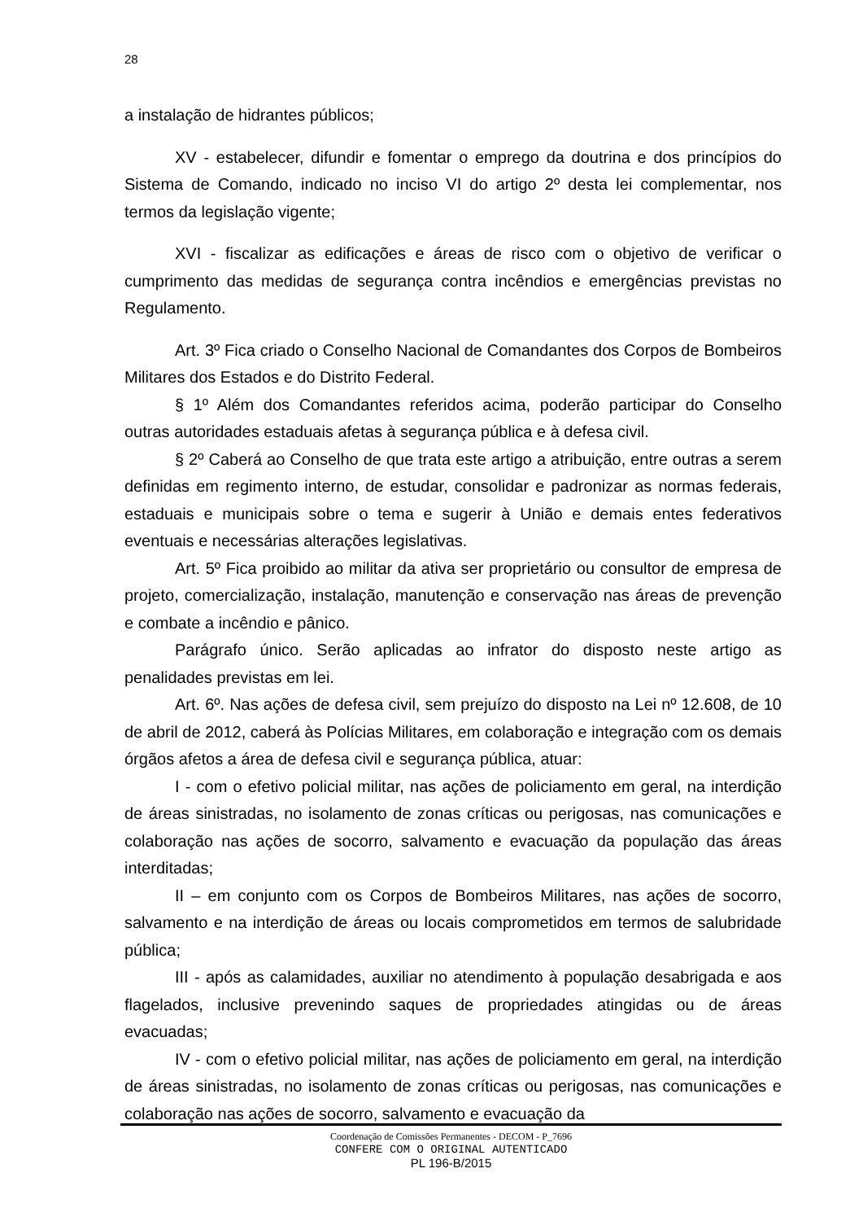28
a instalação de hidrantes públicos;
XV - estabelecer, difundir e fomentar o emprego da doutrina e dos princípios do Sistema de Comando, indicado no inciso VI do artigo 2º desta lei complementar, nos termos da legislação vigente;
XVI - fiscalizar as edificações e áreas de risco com o objetivo de verificar o cumprimento das medidas de segurança contra incêndios e emergências previstas no Regulamento.
Art. 3º Fica criado o Conselho Nacional de Comandantes dos Corpos de Bombeiros Militares dos Estados e do Distrito Federal.
§ 1º Além dos Comandantes referidos acima, poderão participar do Conselho outras autoridades estaduais afetas à segurança pública e à defesa civil.
§ 2º Caberá ao Conselho de que trata este artigo a atribuição, entre outras a serem definidas em regimento interno, de estudar, consolidar e padronizar as normas federais, estaduais e municipais sobre o tema e sugerir à União e demais entes federativos eventuais e necessárias alterações legislativas.
Art. 5º Fica proibido ao militar da ativa ser proprietário ou consultor de empresa de projeto, comercialização, instalação, manutenção e conservação nas áreas de prevenção e combate a incêndio e pânico.
Parágrafo único. Serão aplicadas ao infrator do disposto neste artigo as penalidades previstas em lei.
Art. 6º. Nas ações de defesa civil, sem prejuízo do disposto na Lei nº 12.608, de 10 de abril de 2012, caberá às Polícias Militares, em colaboração e integração com os demais órgãos afetos a área de defesa civil e segurança pública, atuar:
I - com o efetivo policial militar, nas ações de policiamento em geral, na interdição de áreas sinistradas, no isolamento de zonas críticas ou perigosas, nas comunicações e colaboração nas ações de socorro, salvamento e evacuação da população das áreas interditadas;
II – em conjunto com os Corpos de Bombeiros Militares, nas ações de socorro, salvamento e na interdição de áreas ou locais comprometidos em termos de salubridade pública;
III - após as calamidades, auxiliar no atendimento à população desabrigada e aos flagelados, inclusive prevenindo saques de propriedades atingidas ou de áreas evacuadas;
IV - com o efetivo policial militar, nas ações de policiamento em geral, na interdição de áreas sinistradas, no isolamento de zonas críticas ou perigosas, nas comunicações e colaboração nas ações de socorro, salvamento e evacuação da
Coordenação de Comissões Permanentes - DECOM - P_7696
CONFERE COM O ORIGINAL AUTENTICADO
PL 196-B/2015